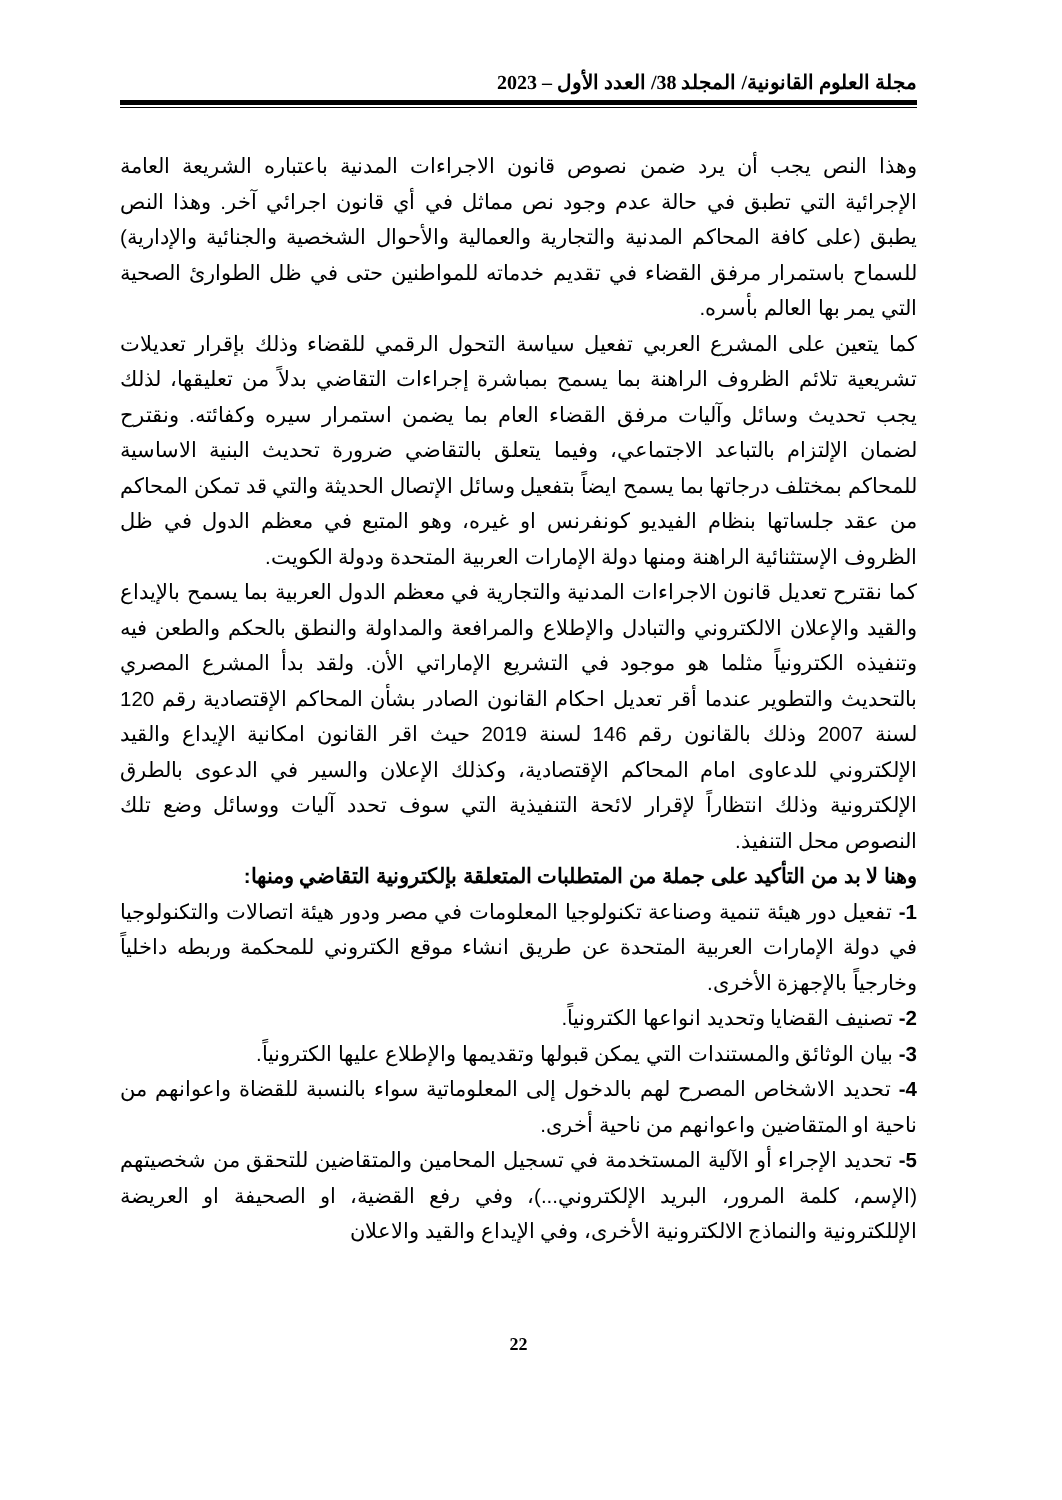مجلة العلوم القانونية/ المجلد 38/ العدد الأول – 2023
وهذا النص يجب أن يرد ضمن نصوص قانون الاجراءات المدنية باعتباره الشريعة العامة الإجرائية التي تطبق في حالة عدم وجود نص مماثل في أي قانون اجرائي آخر. وهذا النص يطبق (على كافة المحاكم المدنية والتجارية والعمالية والأحوال الشخصية والجنائية والإدارية) للسماح باستمرار مرفق القضاء في تقديم خدماته للمواطنين حتى في ظل الطوارئ الصحية التي يمر بها العالم بأسره.
كما يتعين على المشرع العربي تفعيل سياسة التحول الرقمي للقضاء وذلك بإقرار تعديلات تشريعية تلائم الظروف الراهنة بما يسمح بمباشرة إجراءات التقاضي بدلاً من تعليقها، لذلك يجب تحديث وسائل وآليات مرفق القضاء العام بما يضمن استمرار سيره وكفائته. ونقترح لضمان الإلتزام بالتباعد الاجتماعي، وفيما يتعلق بالتقاضي ضرورة تحديث البنية الاساسية للمحاكم بمختلف درجاتها بما يسمح ايضاً بتفعيل وسائل الإتصال الحديثة والتي قد تمكن المحاكم من عقد جلساتها بنظام الفيديو كونفرنس او غيره، وهو المتبع في معظم الدول في ظل الظروف الإستثنائية الراهنة ومنها دولة الإمارات العربية المتحدة ودولة الكويت.
كما نقترح تعديل قانون الاجراءات المدنية والتجارية في معظم الدول العربية بما يسمح بالإيداع والقيد والإعلان الالكتروني والتبادل والإطلاع والمرافعة والمداولة والنطق بالحكم والطعن فيه وتنفيذه الكترونياً مثلما هو موجود في التشريع الإماراتي الأن. ولقد بدأ المشرع المصري بالتحديث والتطوير عندما أقر تعديل احكام القانون الصادر بشأن المحاكم الإقتصادية رقم 120 لسنة 2007 وذلك بالقانون رقم 146 لسنة 2019 حيث اقر القانون امكانية الإيداع والقيد الإلكتروني للدعاوى امام المحاكم الإقتصادية، وكذلك الإعلان والسير في الدعوى بالطرق الإلكترونية وذلك انتظاراً لإقرار لائحة التنفيذية التي سوف تحدد آليات ووسائل وضع تلك النصوص محل التنفيذ.
وهنا لا بد من التأكيد على جملة من المتطلبات المتعلقة بإلكترونية التقاضي ومنها:
1- تفعيل دور هيئة تنمية وصناعة تكنولوجيا المعلومات في مصر ودور هيئة اتصالات والتكنولوجيا في دولة الإمارات العربية المتحدة عن طريق انشاء موقع الكتروني للمحكمة وربطه داخلياً وخارجياً بالإجهزة الأخرى.
2- تصنيف القضايا وتحديد انواعها الكترونياً.
3- بيان الوثائق والمستندات التي يمكن قبولها وتقديمها والإطلاع عليها الكترونياً.
4- تحديد الاشخاص المصرح لهم بالدخول إلى المعلوماتية سواء بالنسبة للقضاة واعوانهم من ناحية او المتقاضين واعوانهم من ناحية أخرى.
5- تحديد الإجراء أو الآلية المستخدمة في تسجيل المحامين والمتقاضين للتحقق من شخصيتهم (الإسم، كلمة المرور، البريد الإلكتروني...)، وفي رفع القضية، او الصحيفة او العريضة الإللكترونية والنماذج الالكترونية الأخرى، وفي الإيداع والقيد والاعلان
22